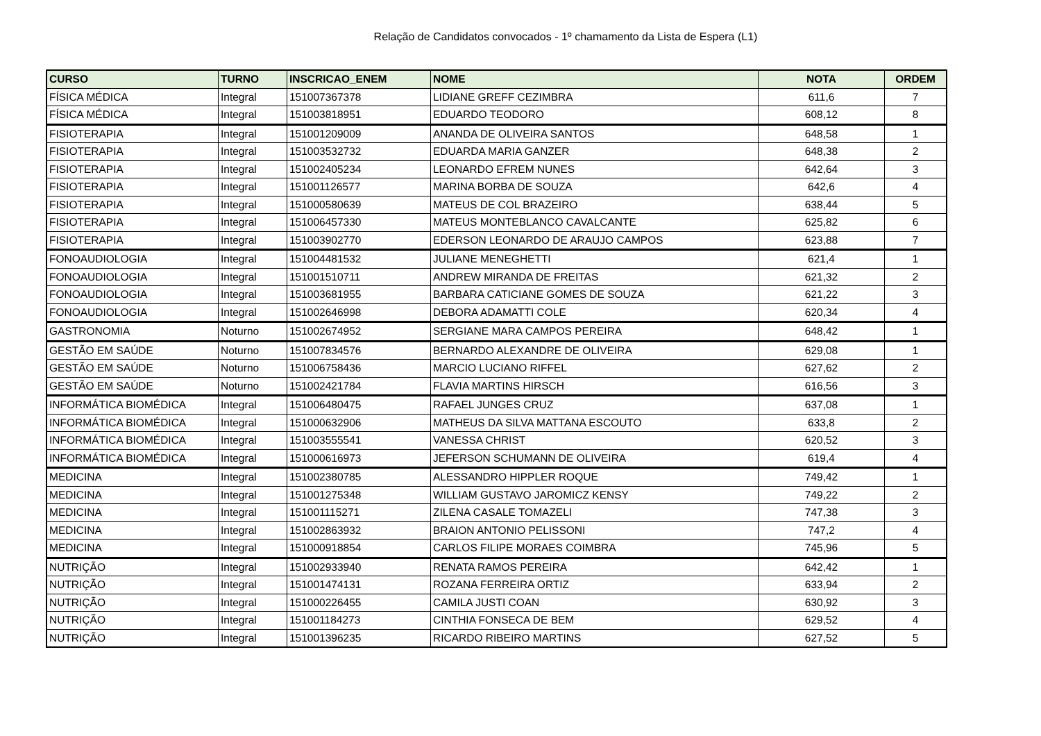Relação de Candidatos convocados - 1º chamamento da Lista de Espera (L1)
| CURSO | TURNO | INSCRICAO_ENEM | NOME | NOTA | ORDEM |
| --- | --- | --- | --- | --- | --- |
| FÍSICA MÉDICA | Integral | 151007367378 | LIDIANE GREFF CEZIMBRA | 611,6 | 7 |
| FÍSICA MÉDICA | Integral | 151003818951 | EDUARDO TEODORO | 608,12 | 8 |
| FISIOTERAPIA | Integral | 151001209009 | ANANDA DE OLIVEIRA SANTOS | 648,58 | 1 |
| FISIOTERAPIA | Integral | 151003532732 | EDUARDA MARIA GANZER | 648,38 | 2 |
| FISIOTERAPIA | Integral | 151002405234 | LEONARDO EFREM NUNES | 642,64 | 3 |
| FISIOTERAPIA | Integral | 151001126577 | MARINA BORBA DE SOUZA | 642,6 | 4 |
| FISIOTERAPIA | Integral | 151000580639 | MATEUS DE COL BRAZEIRO | 638,44 | 5 |
| FISIOTERAPIA | Integral | 151006457330 | MATEUS MONTEBLANCO CAVALCANTE | 625,82 | 6 |
| FISIOTERAPIA | Integral | 151003902770 | EDERSON LEONARDO DE ARAUJO CAMPOS | 623,88 | 7 |
| FONOAUDIOLOGIA | Integral | 151004481532 | JULIANE MENEGHETTI | 621,4 | 1 |
| FONOAUDIOLOGIA | Integral | 151001510711 | ANDREW MIRANDA DE FREITAS | 621,32 | 2 |
| FONOAUDIOLOGIA | Integral | 151003681955 | BARBARA CATICIANE GOMES DE SOUZA | 621,22 | 3 |
| FONOAUDIOLOGIA | Integral | 151002646998 | DEBORA ADAMATTI COLE | 620,34 | 4 |
| GASTRONOMIA | Noturno | 151002674952 | SERGIANE MARA CAMPOS PEREIRA | 648,42 | 1 |
| GESTÃO EM SAÚDE | Noturno | 151007834576 | BERNARDO ALEXANDRE DE OLIVEIRA | 629,08 | 1 |
| GESTÃO EM SAÚDE | Noturno | 151006758436 | MARCIO LUCIANO RIFFEL | 627,62 | 2 |
| GESTÃO EM SAÚDE | Noturno | 151002421784 | FLAVIA MARTINS HIRSCH | 616,56 | 3 |
| INFORMÁTICA BIOMÉDICA | Integral | 151006480475 | RAFAEL JUNGES CRUZ | 637,08 | 1 |
| INFORMÁTICA BIOMÉDICA | Integral | 151000632906 | MATHEUS DA SILVA MATTANA ESCOUTO | 633,8 | 2 |
| INFORMÁTICA BIOMÉDICA | Integral | 151003555541 | VANESSA CHRIST | 620,52 | 3 |
| INFORMÁTICA BIOMÉDICA | Integral | 151000616973 | JEFERSON SCHUMANN DE OLIVEIRA | 619,4 | 4 |
| MEDICINA | Integral | 151002380785 | ALESSANDRO HIPPLER ROQUE | 749,42 | 1 |
| MEDICINA | Integral | 151001275348 | WILLIAM GUSTAVO JAROMICZ KENSY | 749,22 | 2 |
| MEDICINA | Integral | 151001115271 | ZILENA CASALE TOMAZELI | 747,38 | 3 |
| MEDICINA | Integral | 151002863932 | BRAION ANTONIO PELISSONI | 747,2 | 4 |
| MEDICINA | Integral | 151000918854 | CARLOS FILIPE MORAES COIMBRA | 745,96 | 5 |
| NUTRIÇÃO | Integral | 151002933940 | RENATA RAMOS PEREIRA | 642,42 | 1 |
| NUTRIÇÃO | Integral | 151001474131 | ROZANA FERREIRA ORTIZ | 633,94 | 2 |
| NUTRIÇÃO | Integral | 151000226455 | CAMILA JUSTI COAN | 630,92 | 3 |
| NUTRIÇÃO | Integral | 151001184273 | CINTHIA FONSECA DE BEM | 629,52 | 4 |
| NUTRIÇÃO | Integral | 151001396235 | RICARDO RIBEIRO MARTINS | 627,52 | 5 |